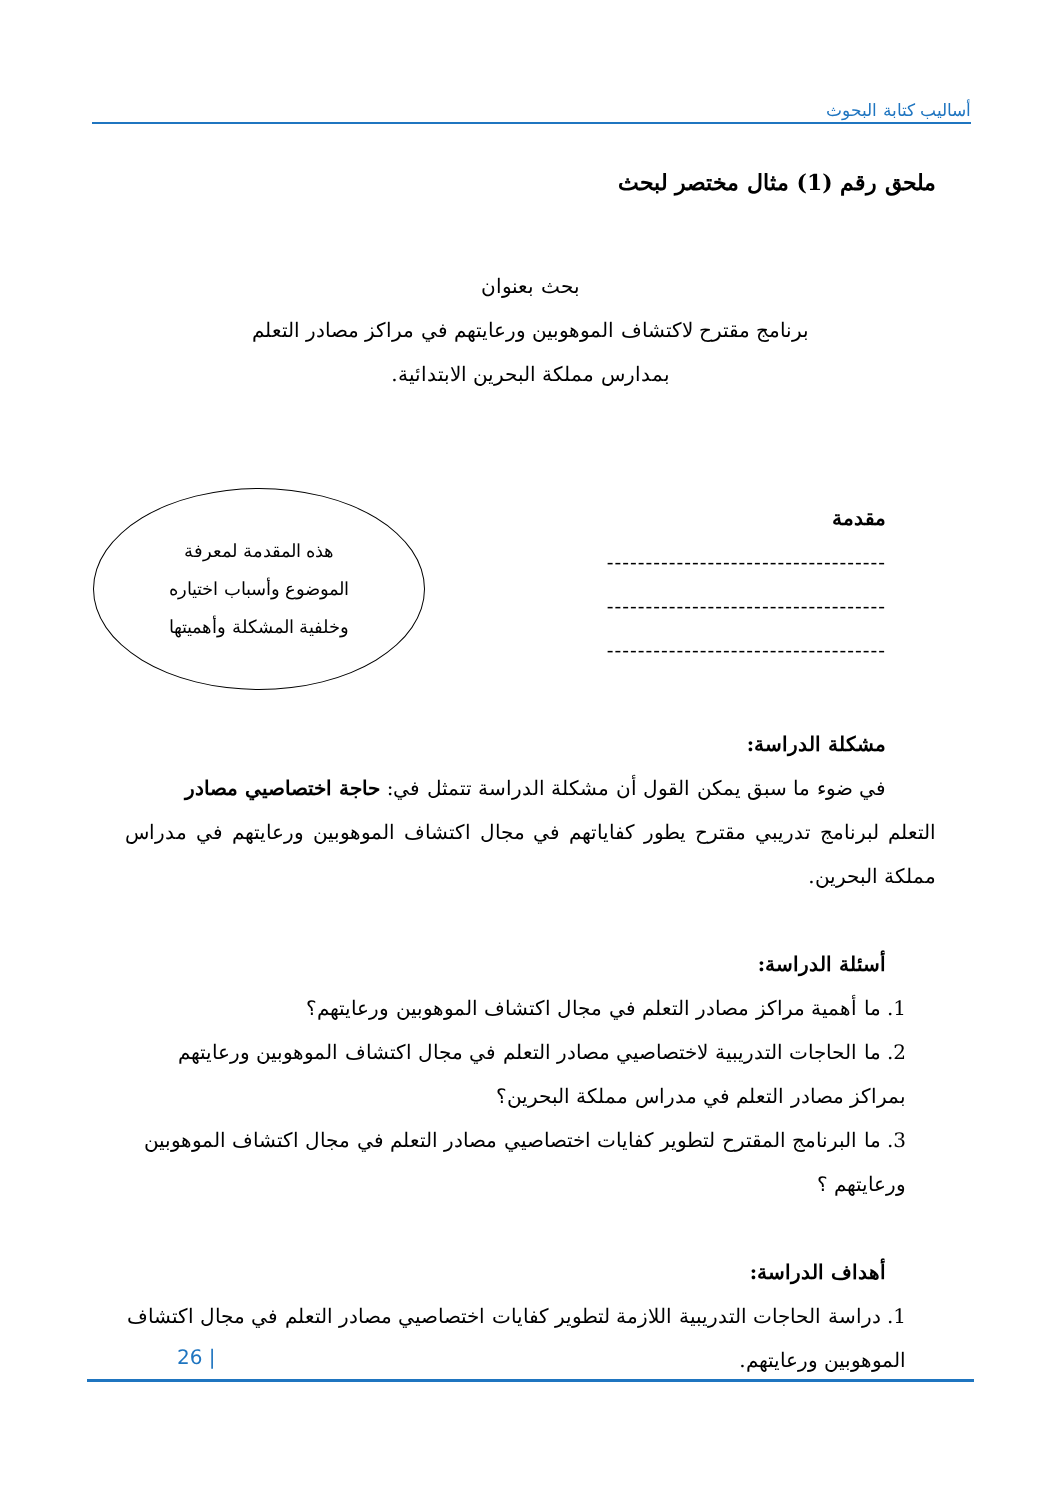أساليب كتابة البحوث
ملحق رقم (1) مثال مختصر لبحث
بحث بعنوان
برنامج مقترح لاكتشاف الموهوبين ورعايتهم في مراكز مصادر التعلم
بمدارس مملكة البحرين الابتدائية.
مقدمة
------------------------------------
------------------------------------
------------------------------------
مشكلة الدراسة:
في ضوء ما سبق يمكن القول أن مشكلة الدراسة تتمثل في: حاجة اختصاصيي مصادر
التعلم لبرنامج تدريبي مقترح يطور كفاياتهم في مجال اكتشاف الموهوبين ورعايتهم في مدراس مملكة البحرين.
أسئلة الدراسة:
1. ما أهمية مراكز مصادر التعلم في مجال اكتشاف الموهوبين ورعايتهم؟
2. ما الحاجات التدريبية لاختصاصيي مصادر التعلم في مجال اكتشاف الموهوبين ورعايتهم بمراكز مصادر التعلم في مدراس مملكة البحرين؟
3. ما البرنامج المقترح لتطوير كفايات اختصاصيي مصادر التعلم في مجال اكتشاف الموهوبين ورعايتهم ؟
أهداف الدراسة:
1. دراسة الحاجات التدريبية اللازمة لتطوير كفايات اختصاصيي مصادر التعلم في مجال اكتشاف الموهوبين ورعايتهم.
هذه المقدمة لمعرفة
الموضوع وأسباب اختياره
وخلفية المشكلة وأهميتها
26 |